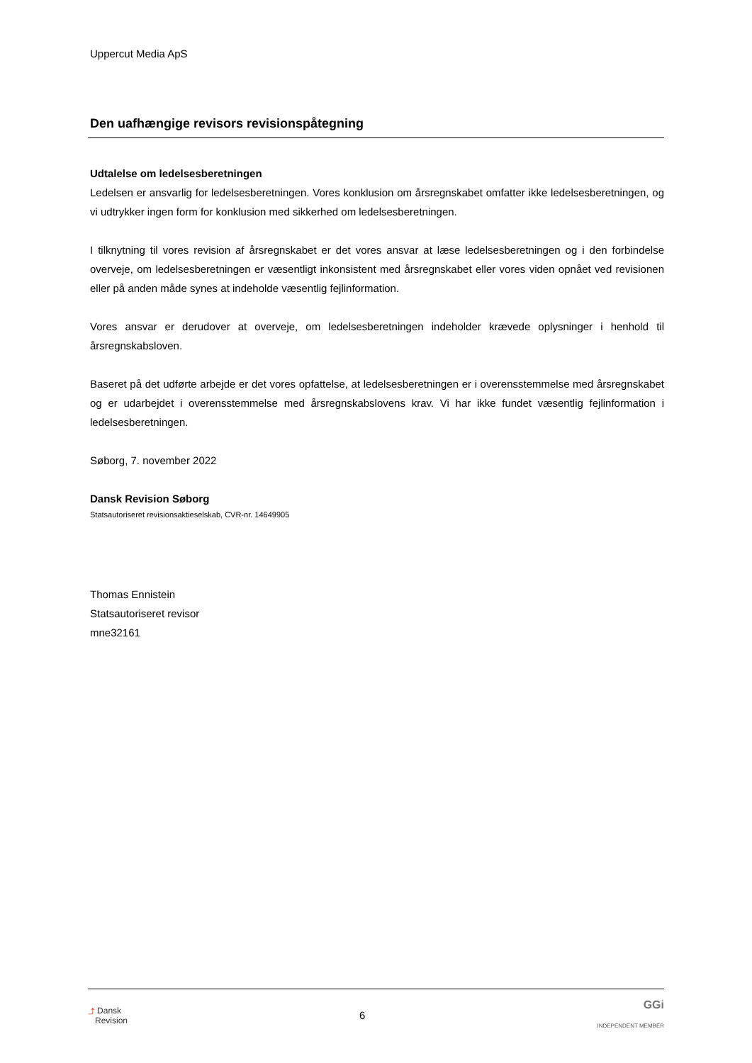Uppercut Media ApS
Den uafhængige revisors revisionspåtegning
Udtalelse om ledelsesberetningen
Ledelsen er ansvarlig for ledelsesberetningen. Vores konklusion om årsregnskabet omfatter ikke ledelsesberetningen, og vi udtrykker ingen form for konklusion med sikkerhed om ledelsesberetningen.
I tilknytning til vores revision af årsregnskabet er det vores ansvar at læse ledelsesberetningen og i den forbindelse overveje, om ledelsesberetningen er væsentligt inkonsistent med årsregnskabet eller vores viden opnået ved revisionen eller på anden måde synes at indeholde væsentlig fejlinformation.
Vores ansvar er derudover at overveje, om ledelsesberetningen indeholder krævede oplysninger i henhold til årsregnskabsloven.
Baseret på det udførte arbejde er det vores opfattelse, at ledelsesberetningen er i overensstemmelse med årsregnskabet og er udarbejdet i overensstemmelse med årsregnskabslovens krav. Vi har ikke fundet væsentlig fejlinformation i ledelsesberetningen.
Søborg, 7. november 2022
Dansk Revision Søborg
Statsautoriseret revisionsaktieselskab, CVR-nr. 14649905
Thomas Ennistein
Statsautoriseret revisor
mne32161
⤴ Dansk
Revision
6
GGi
INDEPENDENT MEMBER